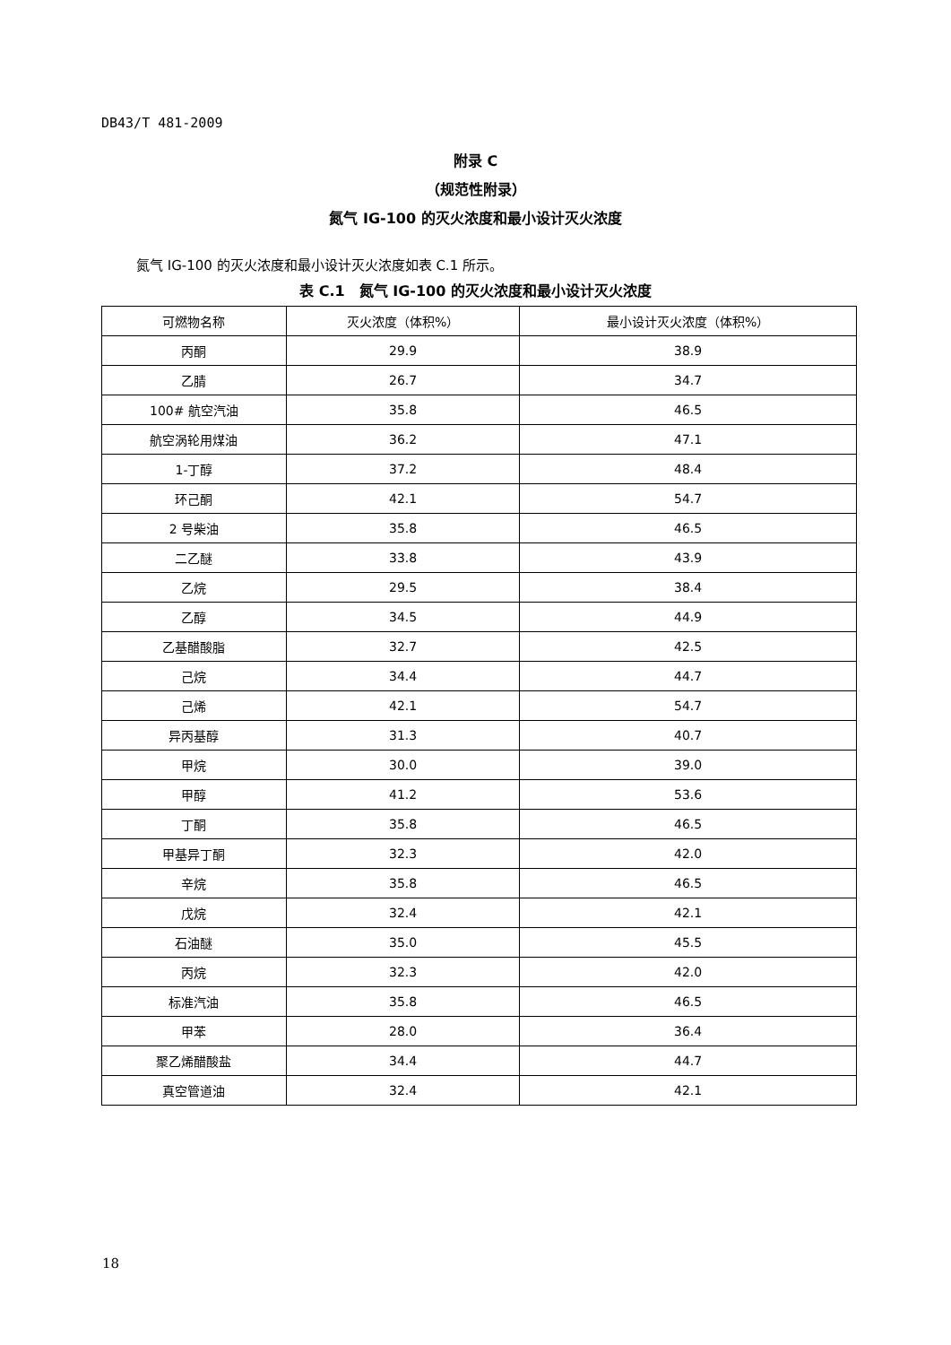DB43/T 481-2009
附录 C
（规范性附录）
氮气 IG-100 的灭火浓度和最小设计灭火浓度
氮气 IG-100 的灭火浓度和最小设计灭火浓度如表 C.1 所示。
表 C.1　氮气 IG-100 的灭火浓度和最小设计灭火浓度
| 可燃物名称 | 灭火浓度（体积%） | 最小设计灭火浓度（体积%） |
| --- | --- | --- |
| 丙酮 | 29.9 | 38.9 |
| 乙腈 | 26.7 | 34.7 |
| 100# 航空汽油 | 35.8 | 46.5 |
| 航空涡轮用煤油 | 36.2 | 47.1 |
| 1-丁醇 | 37.2 | 48.4 |
| 环己酮 | 42.1 | 54.7 |
| 2 号柴油 | 35.8 | 46.5 |
| 二乙醚 | 33.8 | 43.9 |
| 乙烷 | 29.5 | 38.4 |
| 乙醇 | 34.5 | 44.9 |
| 乙基醋酸脂 | 32.7 | 42.5 |
| 己烷 | 34.4 | 44.7 |
| 己烯 | 42.1 | 54.7 |
| 异丙基醇 | 31.3 | 40.7 |
| 甲烷 | 30.0 | 39.0 |
| 甲醇 | 41.2 | 53.6 |
| 丁酮 | 35.8 | 46.5 |
| 甲基异丁酮 | 32.3 | 42.0 |
| 辛烷 | 35.8 | 46.5 |
| 戊烷 | 32.4 | 42.1 |
| 石油醚 | 35.0 | 45.5 |
| 丙烷 | 32.3 | 42.0 |
| 标准汽油 | 35.8 | 46.5 |
| 甲苯 | 28.0 | 36.4 |
| 聚乙烯醋酸盐 | 34.4 | 44.7 |
| 真空管道油 | 32.4 | 42.1 |
18